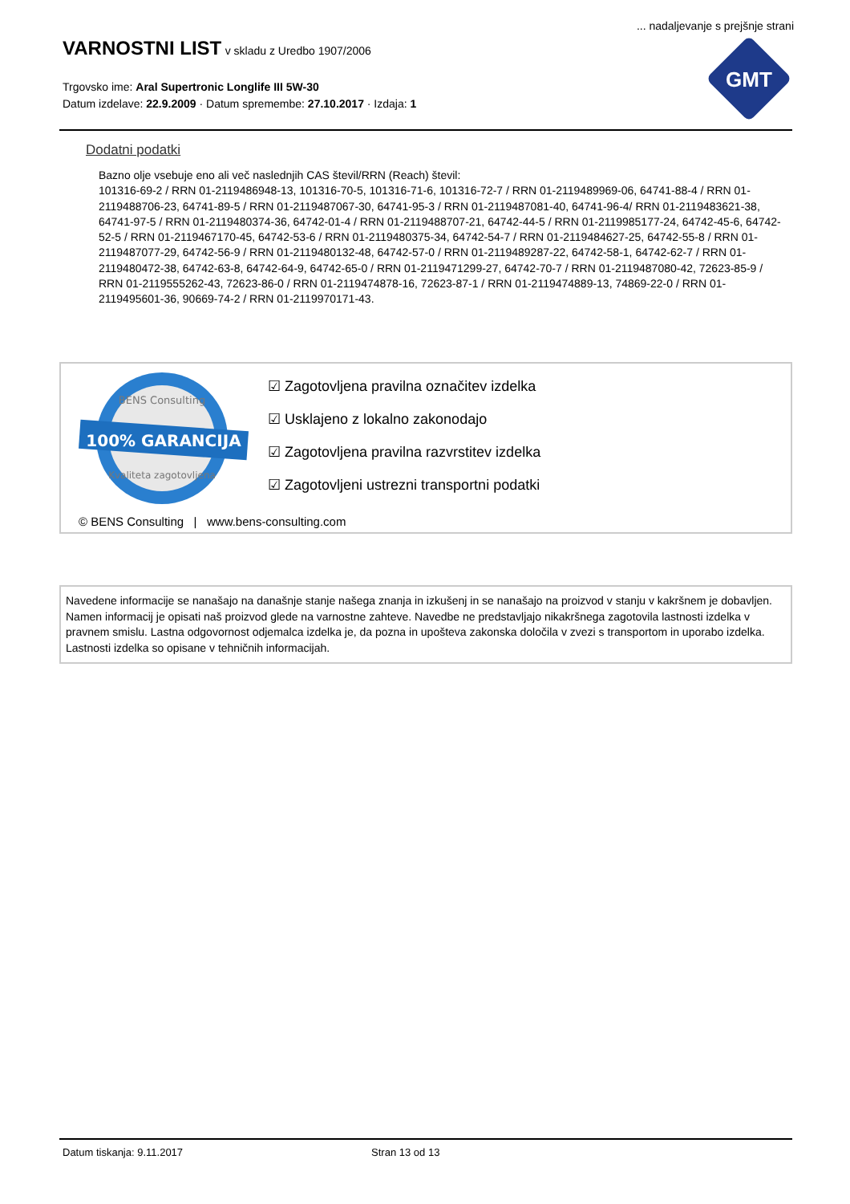... nadaljevanje s prejšnje strani
VARNOSTNI LIST
v skladu z Uredbo 1907/2006
Trgovsko ime: Aral Supertronic Longlife III 5W-30
Datum izdelave: 22.9.2009 · Datum spremembe: 27.10.2017 · Izdaja: 1
GMT
Dodatni podatki
Bazno olje vsebuje eno ali več naslednjih CAS števil/RRN (Reach) števil:
101316-69-2 / RRN 01-2119486948-13, 101316-70-5, 101316-71-6, 101316-72-7 / RRN 01-2119489969-06, 64741-88-4 / RRN 01-2119488706-23, 64741-89-5 / RRN 01-2119487067-30, 64741-95-3 / RRN 01-2119487081-40, 64741-96-4/ RRN 01-2119483621-38, 64741-97-5 / RRN 01-2119480374-36, 64742-01-4 / RRN 01-2119488707-21, 64742-44-5 / RRN 01-2119985177-24, 64742-45-6, 64742-52-5 / RRN 01-2119467170-45, 64742-53-6 / RRN 01-2119480375-34, 64742-54-7 / RRN 01-2119484627-25, 64742-55-8 / RRN 01-2119487077-29, 64742-56-9 / RRN 01-2119480132-48, 64742-57-0 / RRN 01-2119489287-22, 64742-58-1, 64742-62-7 / RRN 01-2119480472-38, 64742-63-8, 64742-64-9, 64742-65-0 / RRN 01-2119471299-27, 64742-70-7 / RRN 01-2119487080-42, 72623-85-9 / RRN 01-2119555262-43, 72623-86-0 / RRN 01-2119474878-16, 72623-87-1 / RRN 01-2119474889-13, 74869-22-0 / RRN 01-2119495601-36, 90669-74-2 / RRN 01-2119970171-43.
100% GARANCIJA
BENS Consulting
Kvaliteta zagotovljena
☑ Zagotovljena pravilna označitev izdelka
☑ Usklajeno z lokalno zakonodajo
☑ Zagotovljena pravilna razvrstitev izdelka
☑ Zagotovljeni ustrezni transportni podatki
© BENS Consulting | www.bens-consulting.com
Navedene informacije se nanašajo na današnje stanje našega znanja in izkušenj in se nanašajo na proizvod v stanju v kakršnem je dobavljen. Namen informacij je opisati naš proizvod glede na varnostne zahteve. Navedbe ne predstavljajo nikakršnega zagotovila lastnosti izdelka v pravnem smislu. Lastna odgovornost odjemalca izdelka je, da pozna in upošteva zakonska določila v zvezi s transportom in uporabo izdelka. Lastnosti izdelka so opisane v tehničnih informacijah.
Datum tiskanja: 9.11.2017 Stran 13 od 13